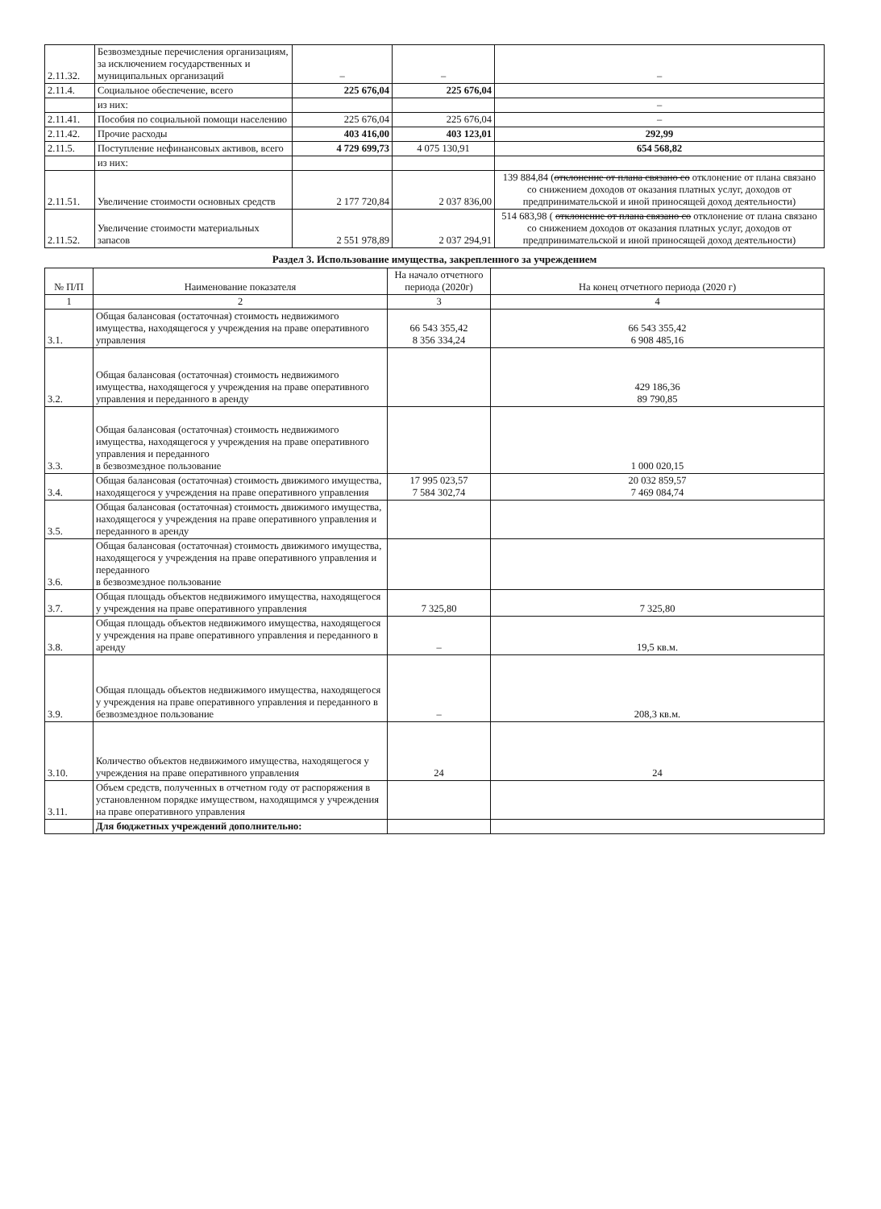| 2.11.32. | Безвозмездные перечисления организациям, за исключением государственных и муниципальных организаций | – | – | – |
| 2.11.4. | Социальное обеспечение, всего | 225 676,04 | 225 676,04 | |
| | из них: | | | – |
| 2.11.41. | Пособия по социальной помощи населению | 225 676,04 | 225 676,04 | – |
| 2.11.42. | Прочие расходы | 403 416,00 | 403 123,01 | 292,99 |
| 2.11.5. | Поступление нефинансовых активов, всего | 4 729 699,73 | 4 075 130,91 | 654 568,82 |
| | из них: | | | |
| 2.11.51. | Увеличение стоимости основных средств | 2 177 720,84 | 2 037 836,00 | 139 884,84 ( отклонение от плана связано со отклонение от плана связано со снижением доходов от оказания платных услуг, доходов от предпринимательской и иной приносящей доход деятельности) |
| 2.11.52. | Увеличение стоимости материальных запасов | 2 551 978,89 | 2 037 294,91 | 514 683,98 ( отклонение от плана связано со отклонение от плана связано со снижением доходов от оказания платных услуг, доходов от предпринимательской и иной приносящей доход деятельности) |
Раздел 3. Использование имущества, закрепленного за учреждением
| № П/П | Наименование показателя | На начало отчетного периода (2020г) | На конец отчетного периода (2020 г) |
| --- | --- | --- | --- |
| 1 | 2 | 3 | 4 |
| 3.1. | Общая балансовая (остаточная) стоимость недвижимого имущества, находящегося у учреждения на праве оперативного управления | 66 543 355,42 8 356 334,24 | 66 543 355,42 6 908 485,16 |
| 3.2. | Общая балансовая (остаточная) стоимость недвижимого имущества, находящегося у учреждения на праве оперативного управления и переданного в аренду | | 429 186,36 89 790,85 |
| 3.3. | Общая балансовая (остаточная) стоимость недвижимого имущества, находящегося у учреждения на праве оперативного управления и переданного в безвозмездное пользование | | 1 000 020,15 |
| 3.4. | Общая балансовая (остаточная) стоимость движимого имущества, находящегося у учреждения на праве оперативного управления | 17 995 023,57 7 584 302,74 | 20 032 859,57 7 469 084,74 |
| 3.5. | Общая балансовая (остаточная) стоимость движимого имущества, находящегося у учреждения на праве оперативного управления и переданного в аренду | | |
| 3.6. | Общая балансовая (остаточная) стоимость движимого имущества, находящегося у учреждения на праве оперативного управления и переданного в безвозмездное пользование | | |
| 3.7. | Общая площадь объектов недвижимого имущества, находящегося у учреждения на праве оперативного управления | 7 325,80 | 7 325,80 |
| 3.8. | Общая площадь объектов недвижимого имущества, находящегося у учреждения на праве оперативного управления и переданного в аренду | – | 19,5 кв.м. |
| 3.9. | Общая площадь объектов недвижимого имущества, находящегося у учреждения на праве оперативного управления и переданного в безвозмездное пользование | – | 208,3 кв.м. |
| 3.10. | Количество объектов недвижимого имущества, находящегося у учреждения на праве оперативного управления | 24 | 24 |
| 3.11. | Объем средств, полученных в отчетном году от распоряжения в установленном порядке имуществом, находящимся у учреждения на праве оперативного управления | | |
| | Для бюджетных учреждений дополнительно: | | |